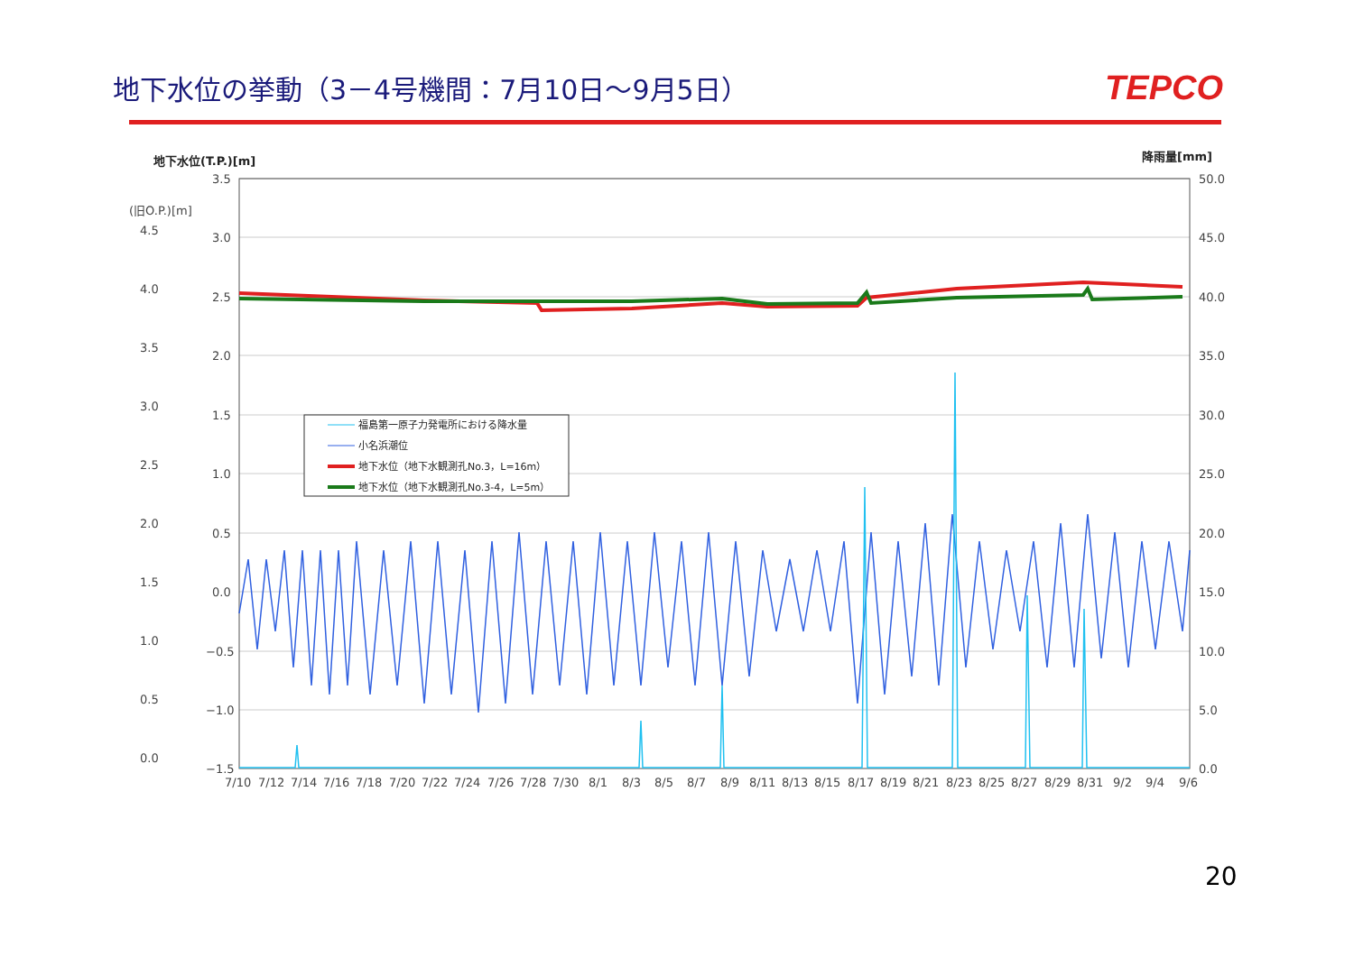地下水位の挙動（3－4号機間：7月10日～9月5日）
TEPCO
地下水位(T.P.)[m]
降雨量[mm]
(旧O.P.)[m]
3.5
3.0
2.5
2.0
1.5
1.0
0.5
0.0
−0.5
−1.0
−1.5
4.5
4.0
3.5
3.0
2.5
2.0
1.5
1.0
0.5
0.0
50.0
45.0
40.0
35.0
30.0
25.0
20.0
15.0
10.0
5.0
0.0
7/10
7/12
7/14
7/16
7/18
7/20
7/22
7/24
7/26
7/28
7/30
8/1
8/3
8/5
8/7
8/9
8/11
8/13
8/15
8/17
8/19
8/21
8/23
8/25
8/27
8/29
8/31
9/2
9/4
9/6
福島第一原子力発電所における降水量
小名浜潮位
地下水位（地下水観測孔No.3，L=16m）
地下水位（地下水観測孔No.3-4，L=5m）
20